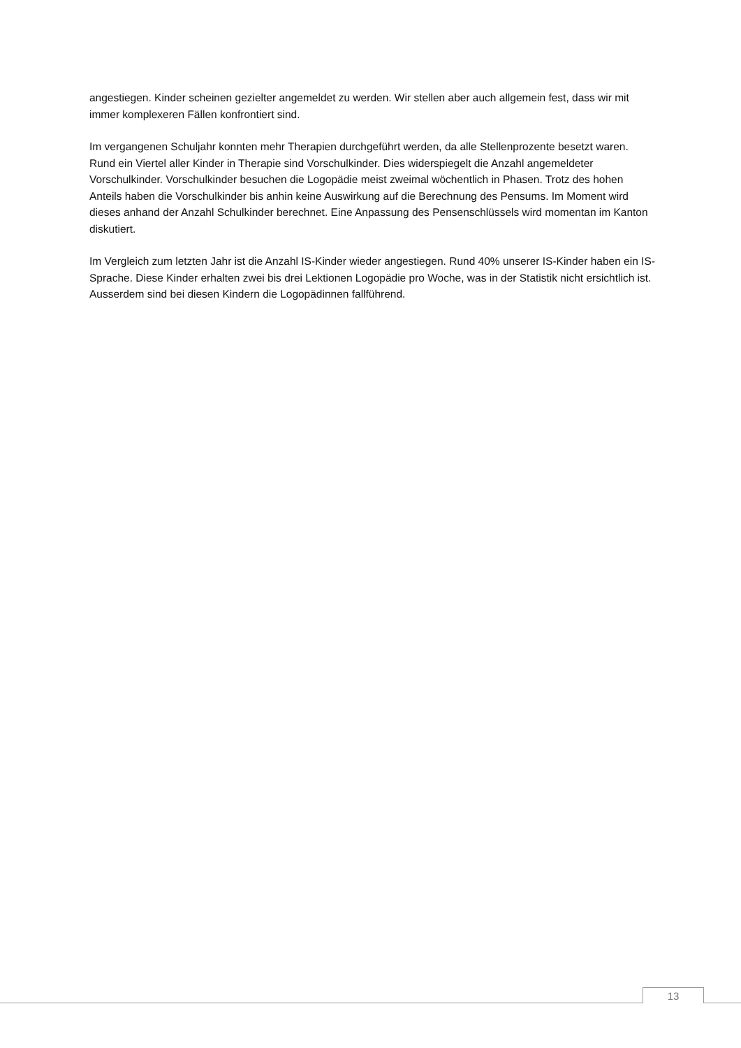angestiegen. Kinder scheinen gezielter angemeldet zu werden. Wir stellen aber auch allgemein fest, dass wir mit immer komplexeren Fällen konfrontiert sind.
Im vergangenen Schuljahr konnten mehr Therapien durchgeführt werden, da alle Stellenprozente besetzt waren. Rund ein Viertel aller Kinder in Therapie sind Vorschulkinder. Dies widerspiegelt die Anzahl angemeldeter Vorschulkinder. Vorschulkinder besuchen die Logopädie meist zweimal wöchentlich in Phasen. Trotz des hohen Anteils haben die Vorschulkinder bis anhin keine Auswirkung auf die Berechnung des Pensums. Im Moment wird dieses anhand der Anzahl Schulkinder berechnet. Eine Anpassung des Pensenschlüssels wird momentan im Kanton diskutiert.
Im Vergleich zum letzten Jahr ist die Anzahl IS-Kinder wieder angestiegen. Rund 40% unserer IS-Kinder haben ein IS-Sprache. Diese Kinder erhalten zwei bis drei Lektionen Logopädie pro Woche, was in der Statistik nicht ersichtlich ist. Ausserdem sind bei diesen Kindern die Logopädinnen fallführend.
13